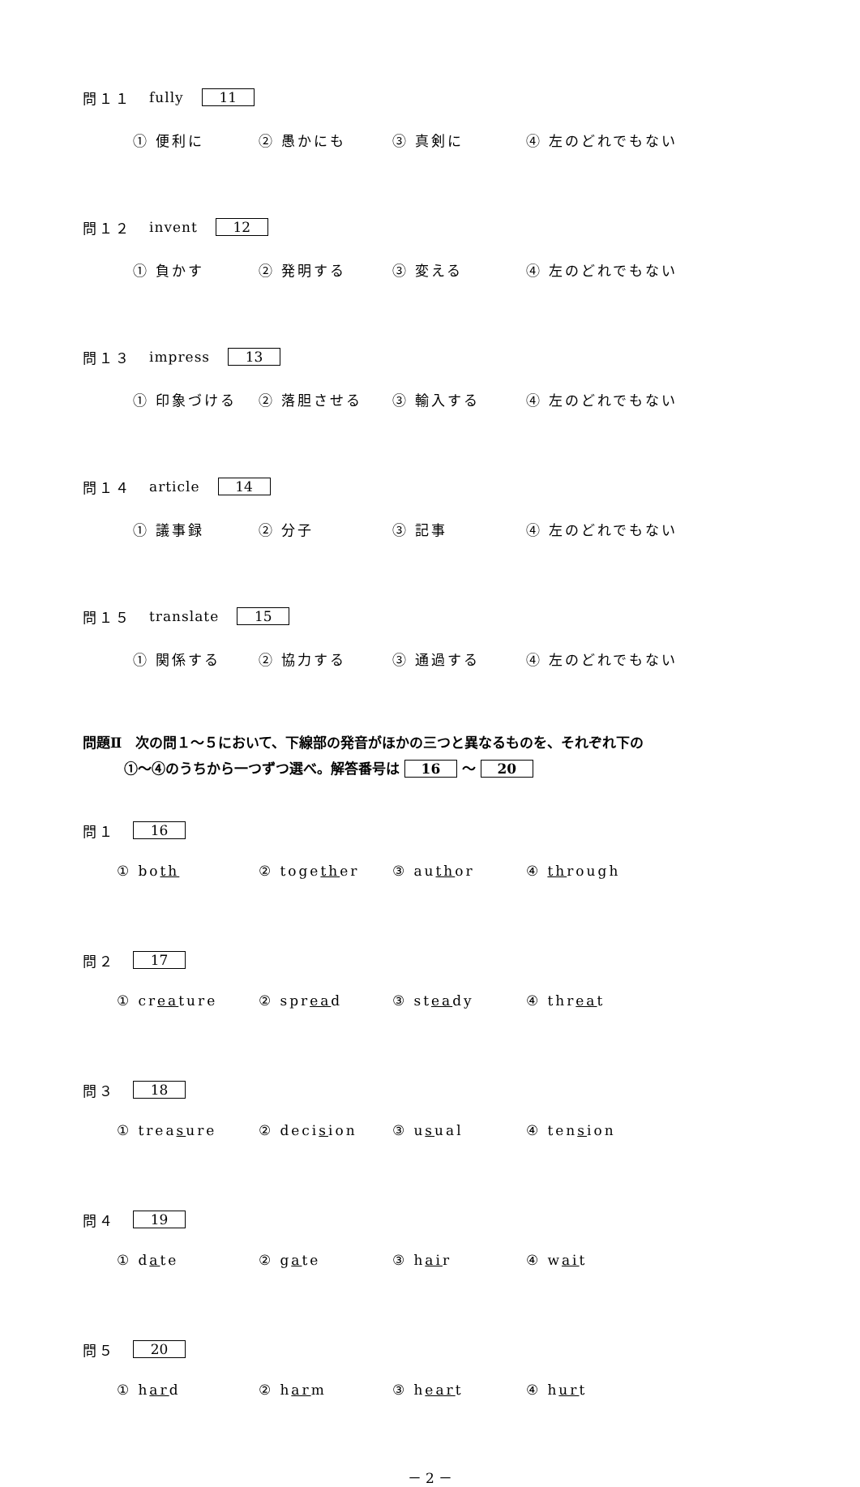問１１ fully 11
① 便利に ② 愚かにも ③ 真剣に ④ 左のどれでもない
問１２ invent 12
① 負かす ② 発明する ③ 変える ④ 左のどれでもない
問１３ impress 13
① 印象づける ② 落胆させる ③ 輸入する ④ 左のどれでもない
問１４ article 14
① 議事録 ② 分子 ③ 記事 ④ 左のどれでもない
問１５ translate 15
① 関係する ② 協力する ③ 通過する ④ 左のどれでもない
問題Ⅱ　次の問１～５において、下線部の発音がほかの三つと異なるものを、それぞれ下の
　　　①～④のうちから一つずつ選べ。解答番号は 16 ～ 20
問１ 16
① both ② together ③ author ④ through
問２ 17
① creature ② spread ③ steady ④ threat
問３ 18
① treasure ② decision ③ usual ④ tension
問４ 19
① date ② gate ③ hair ④ wait
問５ 20
① hard ② harm ③ heart ④ hurt
－ 2 －